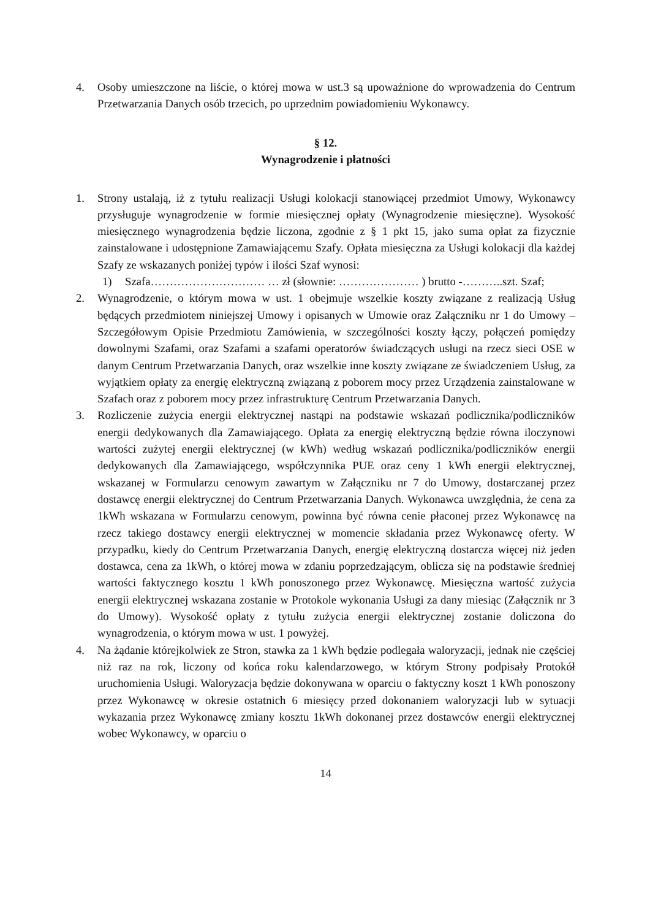4. Osoby umieszczone na liście, o której mowa w ust.3 są upoważnione do wprowadzenia do Centrum Przetwarzania Danych osób trzecich, po uprzednim powiadomieniu Wykonawcy.
§ 12.
Wynagrodzenie i płatności
1. Strony ustalają, iż z tytułu realizacji Usługi kolokacji stanowiącej przedmiot Umowy, Wykonawcy przysługuje wynagrodzenie w formie miesięcznej opłaty (Wynagrodzenie miesięczne). Wysokość miesięcznego wynagrodzenia będzie liczona, zgodnie z § 1 pkt 15, jako suma opłat za fizycznie zainstalowane i udostępnione Zamawiającemu Szafy. Opłata miesięczna za Usługi kolokacji dla każdej Szafy ze wskazanych poniżej typów i ilości Szaf wynosi:
1) Szafa………………………… … zł (słownie: ………………… ) brutto -………..szt. Szaf;
2. Wynagrodzenie, o którym mowa w ust. 1 obejmuje wszelkie koszty związane z realizacją Usług będących przedmiotem niniejszej Umowy i opisanych w Umowie oraz Załączniku nr 1 do Umowy – Szczegółowym Opisie Przedmiotu Zamówienia, w szczególności koszty łączy, połączeń pomiędzy dowolnymi Szafami, oraz Szafami a szafami operatorów świadczących usługi na rzecz sieci OSE w danym Centrum Przetwarzania Danych, oraz wszelkie inne koszty związane ze świadczeniem Usług, za wyjątkiem opłaty za energię elektryczną związaną z poborem mocy przez Urządzenia zainstalowane w Szafach oraz z poborem mocy przez infrastrukturę Centrum Przetwarzania Danych.
3. Rozliczenie zużycia energii elektrycznej nastąpi na podstawie wskazań podlicznika/podliczników energii dedykowanych dla Zamawiającego. Opłata za energię elektryczną będzie równa iloczynowi wartości zużytej energii elektrycznej (w kWh) według wskazań podlicznika/podliczników energii dedykowanych dla Zamawiającego, współczynnika PUE oraz ceny 1 kWh energii elektrycznej, wskazanej w Formularzu cenowym zawartym w Załączniku nr 7 do Umowy, dostarczanej przez dostawcę energii elektrycznej do Centrum Przetwarzania Danych. Wykonawca uwzględnia, że cena za 1kWh wskazana w Formularzu cenowym, powinna być równa cenie płaconej przez Wykonawcę na rzecz takiego dostawcy energii elektrycznej w momencie składania przez Wykonawcę oferty. W przypadku, kiedy do Centrum Przetwarzania Danych, energię elektryczną dostarcza więcej niż jeden dostawca, cena za 1kWh, o której mowa w zdaniu poprzedzającym, oblicza się na podstawie średniej wartości faktycznego kosztu 1 kWh ponoszonego przez Wykonawcę. Miesięczna wartość zużycia energii elektrycznej wskazana zostanie w Protokole wykonania Usługi za dany miesiąc (Załącznik nr 3 do Umowy). Wysokość opłaty z tytułu zużycia energii elektrycznej zostanie doliczona do wynagrodzenia, o którym mowa w ust. 1 powyżej.
4. Na żądanie którejkolwiek ze Stron, stawka za 1 kWh będzie podlegała waloryzacji, jednak nie częściej niż raz na rok, liczony od końca roku kalendarzowego, w którym Strony podpisały Protokół uruchomienia Usługi. Waloryzacja będzie dokonywana w oparciu o faktyczny koszt 1 kWh ponoszony przez Wykonawcę w okresie ostatnich 6 miesięcy przed dokonaniem waloryzacji lub w sytuacji wykazania przez Wykonawcę zmiany kosztu 1kWh dokonanej przez dostawców energii elektrycznej wobec Wykonawcy, w oparciu o
14